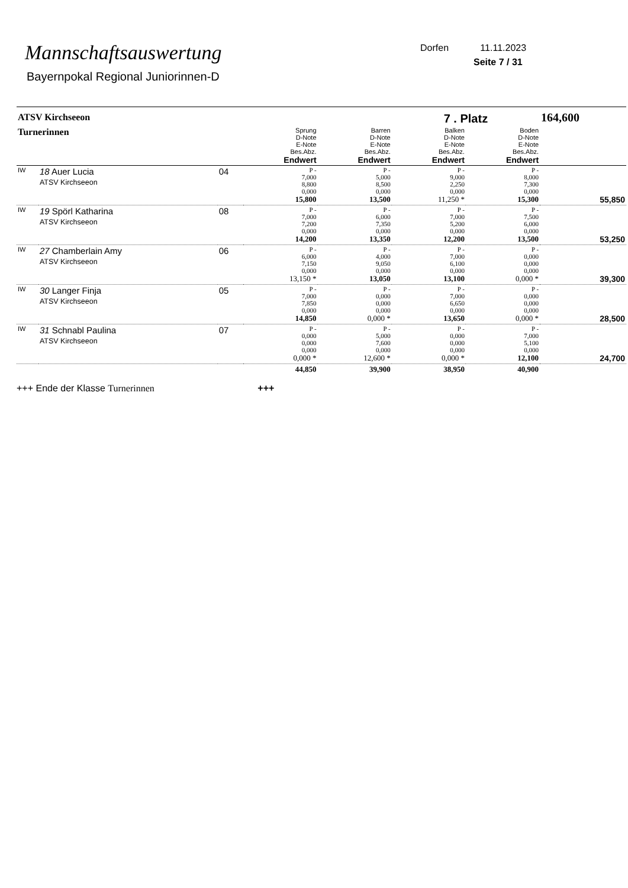Mannschaftsauswertung
Bayernpokal Regional Juniorinnen-D
Dorfen 11.11.2023
Seite 7 / 31
| ATSV Kirchseeon | | | | | 7 . Platz | | 164,600 |
| Turnerinnen | | | Sprung D-Note E-Note Bes.Abz. Endwert | Barren D-Note E-Note Bes.Abz. Endwert | Balken D-Note E-Note Bes.Abz. Endwert | Boden D-Note E-Note Bes.Abz. Endwert | |
| IW | 18 Auer Lucia ATSV Kirchseeon | 04 | P - 7,000 8,800 0,000 15,800 | P - 5,000 8,500 0,000 13,500 | P - 9,000 2,250 0,000 11,250 * | P - 8,000 7,300 0,000 15,300 | 55,850 |
| IW | 19 Spörl Katharina ATSV Kirchseeon | 08 | P - 7,000 7,200 0,000 14,200 | P - 6,000 7,350 0,000 13,350 | P - 7,000 5,200 0,000 12,200 | P - 7,500 6,000 0,000 13,500 | 53,250 |
| IW | 27 Chamberlain Amy ATSV Kirchseeon | 06 | P - 6,000 7,150 0,000 13,150 * | P - 4,000 9,050 0,000 13,050 | P - 7,000 6,100 0,000 13,100 | P - 0,000 0,000 0,000 0,000 * | 39,300 |
| IW | 30 Langer Finja ATSV Kirchseeon | 05 | P - 7,000 7,850 0,000 14,850 | P - 0,000 0,000 0,000 0,000 * | P - 7,000 6,650 0,000 13,650 | P - 0,000 0,000 0,000 0,000 * | 28,500 |
| IW | 31 Schnabl Paulina ATSV Kirchseeon | 07 | P - 0,000 0,000 0,000 0,000 * | P - 5,000 7,600 0,000 12,600 * | P - 0,000 0,000 0,000 0,000 * | P - 7,000 5,100 0,000 12,100 | 24,700 |
| | | | 44,850 | 39,900 | 38,950 | 40,900 | |
+++ Ende der Klasse Turnerinnen +++